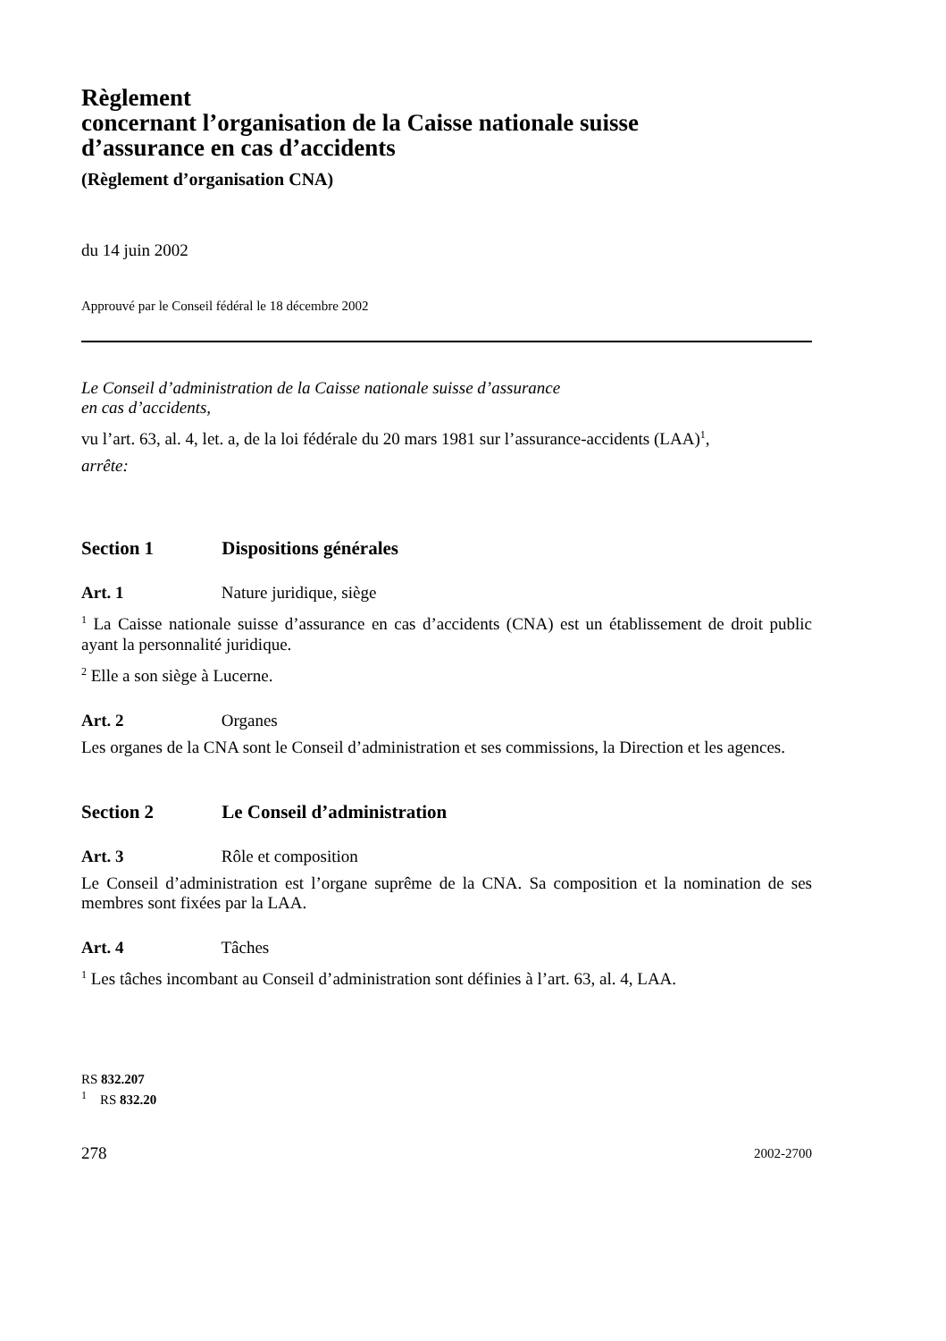Règlement
concernant l’organisation de la Caisse nationale suisse
d’assurance en cas d’accidents
(Règlement d’organisation CNA)
du 14 juin 2002
Approuvé par le Conseil fédéral le 18 décembre 2002
Le Conseil d’administration de la Caisse nationale suisse d’assurance
en cas d’accidents,
vu l’art. 63, al. 4, let. a, de la loi fédérale du 20 mars 1981 sur l’assurance-accidents (LAA)<sup>1</sup>,
arrête:
Section 1 Dispositions générales
Art. 1 Nature juridique, siège
<sup>1</sup> La Caisse nationale suisse d’assurance en cas d’accidents (CNA) est un établissement de droit public ayant la personnalité juridique.
<sup>2</sup> Elle a son siège à Lucerne.
Art. 2 Organes
Les organes de la CNA sont le Conseil d’administration et ses commissions, la Direction et les agences.
Section 2 Le Conseil d’administration
Art. 3 Rôle et composition
Le Conseil d’administration est l’organe suprême de la CNA. Sa composition et la nomination de ses membres sont fixées par la LAA.
Art. 4 Tâches
<sup>1</sup> Les tâches incombant au Conseil d’administration sont définies à l’art. 63, al. 4, LAA.
RS 832.207
<sup>1</sup> RS 832.20
278 2002-2700